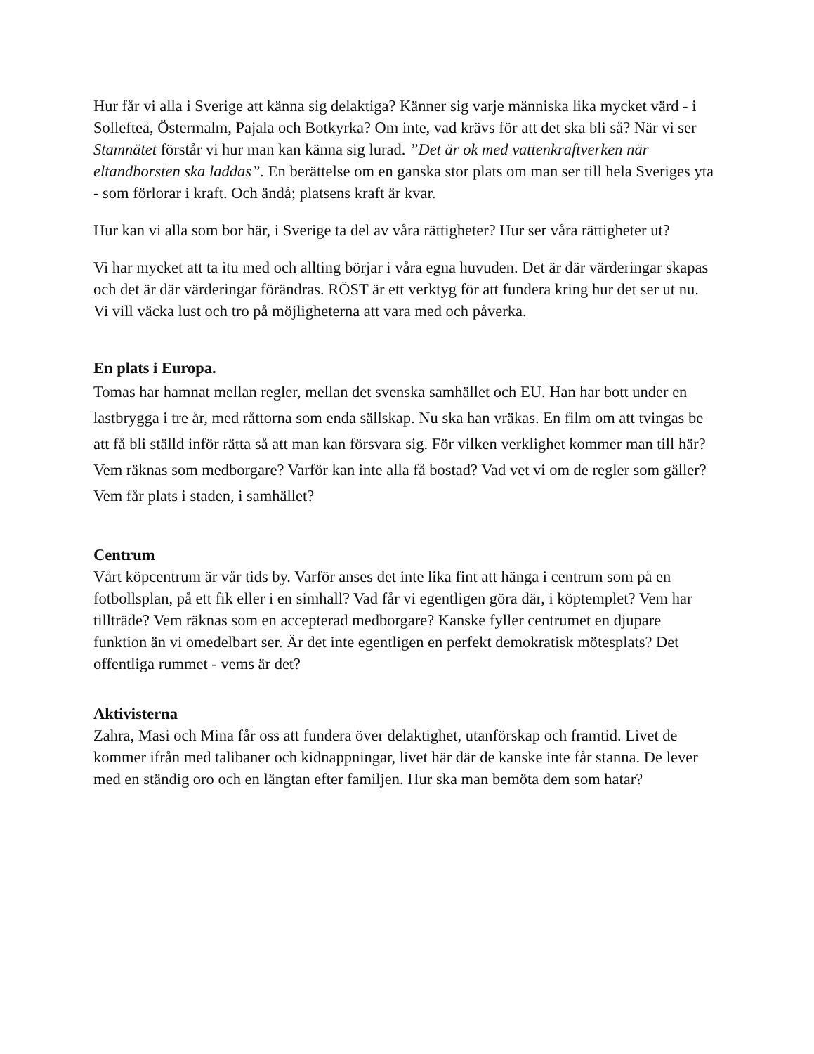Hur får vi alla i Sverige att känna sig delaktiga? Känner sig varje människa lika mycket värd - i Sollefteå, Östermalm, Pajala och Botkyrka? Om inte, vad krävs för att det ska bli så? När vi ser Stamnätet förstår vi hur man kan känna sig lurad. ”Det är ok med vattenkraftverken när eltandborsten ska laddas”. En berättelse om en ganska stor plats om man ser till hela Sveriges yta - som förlorar i kraft. Och ändå; platsens kraft är kvar.
Hur kan vi alla som bor här, i Sverige ta del av våra rättigheter? Hur ser våra rättigheter ut?
Vi har mycket att ta itu med och allting börjar i våra egna huvuden. Det är där värderingar skapas och det är där värderingar förändras. RÖST är ett verktyg för att fundera kring hur det ser ut nu. Vi vill väcka lust och tro på möjligheterna att vara med och påverka.
En plats i Europa.
Tomas har hamnat mellan regler, mellan det svenska samhället och EU. Han har bott under en lastbrygga i tre år, med råttorna som enda sällskap. Nu ska han vräkas. En film om att tvingas be att få bli ställd inför rätta så att man kan försvara sig. För vilken verklighet kommer man till här? Vem räknas som medborgare? Varför kan inte alla få bostad? Vad vet vi om de regler som gäller? Vem får plats i staden, i samhället?
Centrum
Vårt köpcentrum är vår tids by. Varför anses det inte lika fint att hänga i centrum som på en fotbollsplan, på ett fik eller i en simhall? Vad får vi egentligen göra där, i köptemplet? Vem har tillträde? Vem räknas som en accepterad medborgare? Kanske fyller centrumet en djupare funktion än vi omedelbart ser. Är det inte egentligen en perfekt demokratisk mötesplats? Det offentliga rummet - vems är det?
Aktivisterna
Zahra, Masi och Mina får oss att fundera över delaktighet, utanförskap och framtid. Livet de kommer ifrån med talibaner och kidnappningar, livet här där de kanske inte får stanna. De lever med en ständig oro och en längtan efter familjen. Hur ska man bemöta dem som hatar?